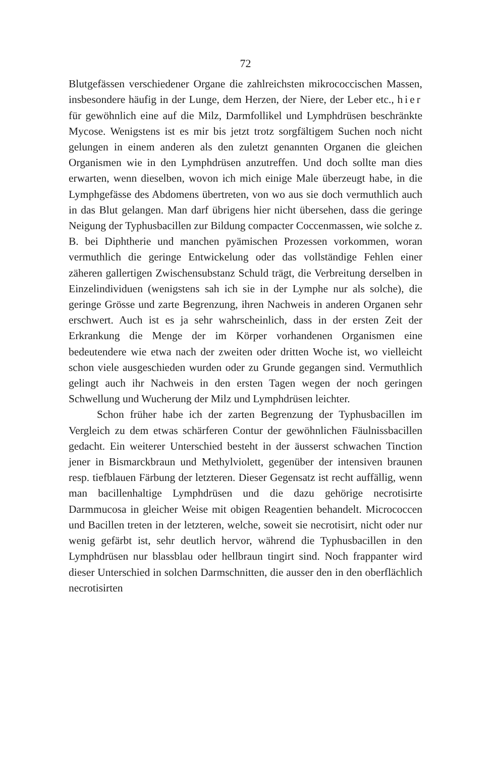72
Blutgefässen verschiedener Organe die zahlreichsten mikrococcischen Massen, insbesondere häufig in der Lunge, dem Herzen, der Niere, der Leber etc., hier für gewöhnlich eine auf die Milz, Darmfollikel und Lymphdrüsen beschränkte Mycose. Wenigstens ist es mir bis jetzt trotz sorgfältigem Suchen noch nicht gelungen in einem anderen als den zuletzt genannten Organen die gleichen Organismen wie in den Lymphdrüsen anzutreffen. Und doch sollte man dies erwarten, wenn dieselben, wovon ich mich einige Male überzeugt habe, in die Lymphgefässe des Abdomens übertreten, von wo aus sie doch vermuthlich auch in das Blut gelangen. Man darf übrigens hier nicht übersehen, dass die geringe Neigung der Typhusbacillen zur Bildung compacter Coccenmassen, wie solche z. B. bei Diphtherie und manchen pyämischen Prozessen vorkommen, woran vermuthlich die geringe Entwickelung oder das vollständige Fehlen einer zäheren gallertigen Zwischensubstanz Schuld trägt, die Verbreitung derselben in Einzelindividuen (wenigstens sah ich sie in der Lymphe nur als solche), die geringe Grösse und zarte Begrenzung, ihren Nachweis in anderen Organen sehr erschwert. Auch ist es ja sehr wahrscheinlich, dass in der ersten Zeit der Erkrankung die Menge der im Körper vorhandenen Organismen eine bedeutendere wie etwa nach der zweiten oder dritten Woche ist, wo vielleicht schon viele ausgeschieden wurden oder zu Grunde gegangen sind. Vermuthlich gelingt auch ihr Nachweis in den ersten Tagen wegen der noch geringen Schwellung und Wucherung der Milz und Lymphdrüsen leichter.
Schon früher habe ich der zarten Begrenzung der Typhusbacillen im Vergleich zu dem etwas schärferen Contur der gewöhnlichen Fäulnissbacillen gedacht. Ein weiterer Unterschied besteht in der äusserst schwachen Tinction jener in Bismarckbraun und Methylviolett, gegenüber der intensiven braunen resp. tiefblauen Färbung der letzteren. Dieser Gegensatz ist recht auffällig, wenn man bacillenhaltige Lymphdrüsen und die dazu gehörige necrotisirte Darmmucosa in gleicher Weise mit obigen Reagentien behandelt. Micrococcen und Bacillen treten in der letzteren, welche, soweit sie necrotisirt, nicht oder nur wenig gefärbt ist, sehr deutlich hervor, während die Typhusbacillen in den Lymphdrüsen nur blassblau oder hellbraun tingirt sind. Noch frappanter wird dieser Unterschied in solchen Darmschnitten, die ausser den in den oberflächlich necrotisirten